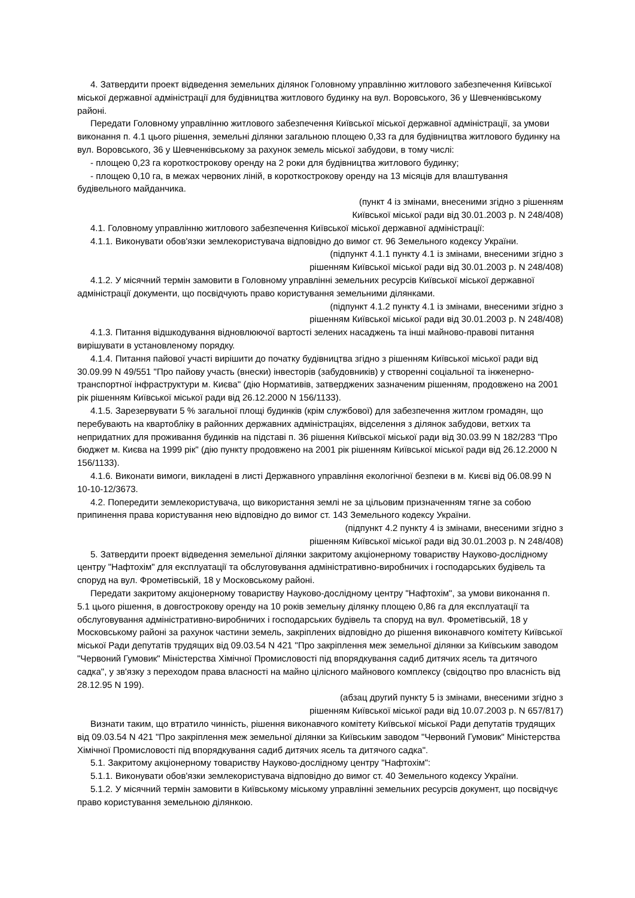4. Затвердити проект відведення земельних ділянок Головному управлінню житлового забезпечення Київської міської державної адміністрації для будівництва житлового будинку на вул. Воровського, 36 у Шевченківському районі.
Передати Головному управлінню житлового забезпечення Київської міської державної адміністрації, за умови виконання п. 4.1 цього рішення, земельні ділянки загальною площею 0,33 га для будівництва житлового будинку на вул. Воровського, 36 у Шевченківському за рахунок земель міської забудови, в тому числі:
- площею 0,23 га короткострокову оренду на 2 роки для будівництва житлового будинку;
- площею 0,10 га, в межах червоних ліній, в короткострокову оренду на 13 місяців для влаштування будівельного майданчика.
(пункт 4 із змінами, внесеними згідно з рішенням
Київської міської ради від 30.01.2003 р. N 248/408)
4.1. Головному управлінню житлового забезпечення Київської міської державної адміністрації:
4.1.1. Виконувати обов'язки землекористувача відповідно до вимог ст. 96 Земельного кодексу України.
(підпункт 4.1.1 пункту 4.1 із змінами, внесеними згідно з
рішенням Київської міської ради від 30.01.2003 р. N 248/408)
4.1.2. У місячний термін замовити в Головному управлінні земельних ресурсів Київської міської державної адміністрації документи, що посвідчують право користування земельними ділянками.
(підпункт 4.1.2 пункту 4.1 із змінами, внесеними згідно з
рішенням Київської міської ради від 30.01.2003 р. N 248/408)
4.1.3. Питання відшкодування відновлюючої вартості зелених насаджень та інші майново-правові питання вирішувати в установленому порядку.
4.1.4. Питання пайової участі вирішити до початку будівництва згідно з рішенням Київської міської ради від 30.09.99 N 49/551 "Про пайову участь (внески) інвесторів (забудовників) у створенні соціальної та інженерно-транспортної інфраструктури м. Києва" (дію Нормативів, затверджених зазначеним рішенням, продовжено на 2001 рік рішенням Київської міської ради від 26.12.2000 N 156/1133).
4.1.5. Зарезервувати 5 % загальної площі будинків (крім службової) для забезпечення житлом громадян, що перебувають на квартобліку в районних державних адміністраціях, відселення з ділянок забудови, ветхих та непридатних для проживання будинків на підставі п. 36 рішення Київської міської ради від 30.03.99 N 182/283 "Про бюджет м. Києва на 1999 рік" (дію пункту продовжено на 2001 рік рішенням Київської міської ради від 26.12.2000 N 156/1133).
4.1.6. Виконати вимоги, викладені в листі Державного управління екологічної безпеки в м. Києві від 06.08.99 N 10-10-12/3673.
4.2. Попередити землекористувача, що використання землі не за цільовим призначенням тягне за собою припинення права користування нею відповідно до вимог ст. 143 Земельного кодексу України.
(підпункт 4.2 пункту 4 із змінами, внесеними згідно з
рішенням Київської міської ради від 30.01.2003 р. N 248/408)
5. Затвердити проект відведення земельної ділянки закритому акціонерному товариству Науково-дослідному центру "Нафтохім" для експлуатації та обслуговування адміністративно-виробничих і господарських будівель та споруд на вул. Фрометівській, 18 у Московському районі.
Передати закритому акціонерному товариству Науково-дослідному центру "Нафтохім", за умови виконання п. 5.1 цього рішення, в довгострокову оренду на 10 років земельну ділянку площею 0,86 га для експлуатації та обслуговування адміністративно-виробничих і господарських будівель та споруд на вул. Фрометівській, 18 у Московському районі за рахунок частини земель, закріплених відповідно до рішення виконавчого комітету Київської міської Ради депутатів трудящих від 09.03.54 N 421 "Про закріплення меж земельної ділянки за Київським заводом "Червоний Гумовик" Міністерства Хімічної Промисловості під впорядкування садиб дитячих ясель та дитячого садка", у зв'язку з переходом права власності на майно цілісного майнового комплексу (свідоцтво про власність від 28.12.95 N 199).
(абзац другий пункту 5 із змінами, внесеними згідно з
рішенням Київської міської ради від 10.07.2003 р. N 657/817)
Визнати таким, що втратило чинність, рішення виконавчого комітету Київської міської Ради депутатів трудящих від 09.03.54 N 421 "Про закріплення меж земельної ділянки за Київським заводом "Червоний Гумовик" Міністерства Хімічної Промисловості під впорядкування садиб дитячих ясель та дитячого садка".
5.1. Закритому акціонерному товариству Науково-дослідному центру "Нафтохім":
5.1.1. Виконувати обов'язки землекористувача відповідно до вимог ст. 40 Земельного кодексу України.
5.1.2. У місячний термін замовити в Київському міському управлінні земельних ресурсів документ, що посвідчує право користування земельною ділянкою.